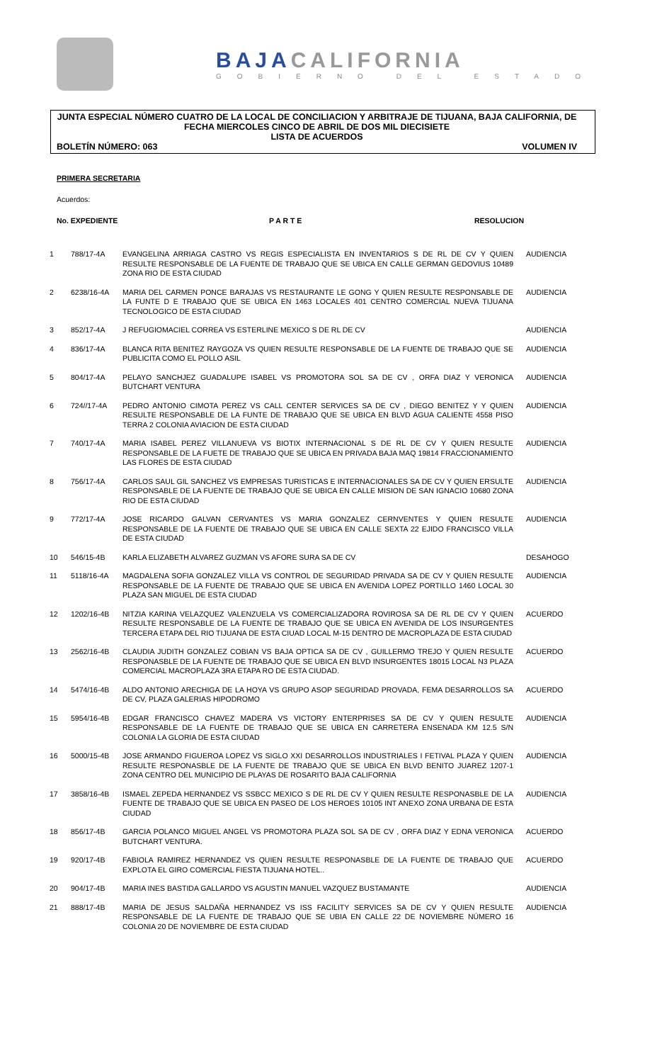BAJACALIFORNIA
GOBIERNO DEL ESTADO
JUNTA ESPECIAL NÚMERO CUATRO DE LA LOCAL DE CONCILIACION Y ARBITRAJE DE TIJUANA, BAJA CALIFORNIA, DE FECHA MIERCOLES CINCO DE ABRIL DE DOS MIL DIECISIETE
LISTA DE ACUERDOS
BOLETÍN NÚMERO: 063 VOLUMEN IV
PRIMERA SECRETARIA
Acuerdos:
No. EXPEDIENTE P A R T E RESOLUCION
| 1 | 788/17-4A | EVANGELINA ARRIAGA CASTRO VS REGIS ESPECIALISTA EN INVENTARIOS S DE RL DE CV Y QUIEN RESULTE RESPONSABLE DE LA FUENTE DE TRABAJO QUE SE UBICA EN CALLE GERMAN GEDOVIUS 10489 ZONA RIO DE ESTA CIUDAD | AUDIENCIA |
| 2 | 6238/16-4A | MARIA DEL CARMEN PONCE BARAJAS VS RESTAURANTE LE GONG Y QUIEN RESULTE RESPONSABLE DE LA FUNTE D E TRABAJO QUE SE UBICA EN 1463 LOCALES 401 CENTRO COMERCIAL NUEVA TIJUANA TECNOLOGICO DE ESTA CIUDAD | AUDIENCIA |
| 3 | 852/17-4A | J REFUGIOMACIEL CORREA VS ESTERLINE MEXICO S DE RL DE CV | AUDIENCIA |
| 4 | 836/17-4A | BLANCA RITA BENITEZ RAYGOZA VS QUIEN RESULTE RESPONSABLE DE LA FUENTE DE TRABAJO QUE SE PUBLICITA COMO EL POLLO ASIL | AUDIENCIA |
| 5 | 804/17-4A | PELAYO SANCHJEZ GUADALUPE ISABEL VS PROMOTORA SOL SA DE CV , ORFA DIAZ Y VERONICA BUTCHART VENTURA | AUDIENCIA |
| 6 | 724//17-4A | PEDRO ANTONIO CIMOTA PEREZ VS CALL CENTER SERVICES SA DE CV , DIEGO BENITEZ Y Y QUIEN RESULTE RESPONSABLE DE LA FUNTE DE TRABAJO QUE SE UBICA EN BLVD AGUA CALIENTE 4558 PISO TERRA 2 COLONIA AVIACION DE ESTA CIUDAD | AUDIENCIA |
| 7 | 740/17-4A | MARIA ISABEL PEREZ VILLANUEVA VS BIOTIX INTERNACIONAL S DE RL DE CV Y QUIEN RESULTE RESPONSABLE DE LA FUETE DE TRABAJO QUE SE UBICA EN PRIVADA BAJA MAQ 19814 FRACCIONAMIENTO LAS FLORES DE ESTA CIUDAD | AUDIENCIA |
| 8 | 756/17-4A | CARLOS SAUL GIL SANCHEZ VS EMPRESAS TURISTICAS E INTERNACIONALES SA DE CV Y QUIEN ERSULTE RESPONSABLE DE LA FUENTE DE TRABAJO QUE SE UBICA EN CALLE MISION DE SAN IGNACIO 10680 ZONA RIO DE ESTA CIUDAD | AUDIENCIA |
| 9 | 772/17-4A | JOSE RICARDO GALVAN CERVANTES VS MARIA GONZALEZ CERNVENTES Y QUIEN RESULTE RESPONSABLE DE LA FUENTE DE TRABAJO QUE SE UBICA EN CALLE SEXTA 22 EJIDO FRANCISCO VILLA DE ESTA CIUDAD | AUDIENCIA |
| 10 | 546/15-4B | KARLA ELIZABETH ALVAREZ GUZMAN VS AFORE SURA SA DE CV | DESAHOGO |
| 11 | 5118/16-4A | MAGDALENA SOFIA GONZALEZ VILLA VS CONTROL DE SEGURIDAD PRIVADA SA DE CV Y QUIEN RESULTE RESPONSABLE DE LA FUENTE DE TRABAJO QUE SE UBICA EN AVENIDA LOPEZ PORTILLO 1460 LOCAL 30 PLAZA SAN MIGUEL DE ESTA CIUDAD | AUDIENCIA |
| 12 | 1202/16-4B | NITZIA KARINA VELAZQUEZ VALENZUELA VS COMERCIALIZADORA ROVIROSA SA DE RL DE CV Y QUIEN RESULTE RESPONSABLE DE LA FUENTE DE TRABAJO QUE SE UBICA EN AVENIDA DE LOS INSURGENTES TERCERA ETAPA DEL RIO TIJUANA DE ESTA CIUAD LOCAL M-15 DENTRO DE MACROPLAZA DE ESTA CIUDAD | ACUERDO |
| 13 | 2562/16-4B | CLAUDIA JUDITH GONZALEZ COBIAN VS BAJA OPTICA SA DE CV , GUILLERMO TREJO Y QUIEN RESULTE RESPONASBLE DE LA FUENTE DE TRABAJO QUE SE UBICA EN BLVD INSURGENTES 18015 LOCAL N3 PLAZA COMERCIAL MACROPLAZA 3RA ETAPA RO DE ESTA CIUDAD. | ACUERDO |
| 14 | 5474/16-4B | ALDO ANTONIO ARECHIGA DE LA HOYA VS GRUPO ASOP SEGURIDAD PROVADA, FEMA DESARROLLOS SA DE CV, PLAZA GALERIAS HIPODROMO | ACUERDO |
| 15 | 5954/16-4B | EDGAR FRANCISCO CHAVEZ MADERA VS VICTORY ENTERPRISES SA DE CV Y QUIEN RESULTE RESPONSABLE DE LA FUENTE DE TRABAJO QUE SE UBICA EN CARRETERA ENSENADA KM 12.5 S/N COLONIA LA GLORIA DE ESTA CIUDAD | AUDIENCIA |
| 16 | 5000/15-4B | JOSE ARMANDO FIGUEROA LOPEZ VS SIGLO XXI DESARROLLOS INDUSTRIALES I FETIVAL PLAZA Y QUIEN RESULTE RESPONASBLE DE LA FUENTE DE TRABAJO QUE SE UBICA EN BLVD BENITO JUAREZ 1207-1 ZONA CENTRO DEL MUNICIPIO DE PLAYAS DE ROSARITO BAJA CALIFORNIA | AUDIENCIA |
| 17 | 3858/16-4B | ISMAEL ZEPEDA HERNANDEZ VS SSBCC MEXICO S DE RL DE CV Y QUIEN RESULTE RESPONASBLE DE LA FUENTE DE TRABAJO QUE SE UBICA EN PASEO DE LOS HEROES 10105 INT ANEXO ZONA URBANA DE ESTA CIUDAD | AUDIENCIA |
| 18 | 856/17-4B | GARCIA POLANCO MIGUEL ANGEL VS PROMOTORA PLAZA SOL SA DE CV , ORFA DIAZ Y EDNA VERONICA BUTCHART VENTURA. | ACUERDO |
| 19 | 920/17-4B | FABIOLA RAMIREZ HERNANDEZ VS QUIEN RESULTE RESPONASBLE DE LA FUENTE DE TRABAJO QUE EXPLOTA EL GIRO COMERCIAL FIESTA TIJUANA HOTEL.. | ACUERDO |
| 20 | 904/17-4B | MARIA INES BASTIDA GALLARDO VS AGUSTIN MANUEL VAZQUEZ BUSTAMANTE | AUDIENCIA |
| 21 | 888/17-4B | MARIA DE JESUS SALDAÑA HERNANDEZ VS ISS FACILITY SERVICES SA DE CV Y QUIEN RESULTE RESPONSABLE DE LA FUENTE DE TRABAJO QUE SE UBIA EN CALLE 22 DE NOVIEMBRE NÚMERO 16 COLONIA 20 DE NOVIEMBRE DE ESTA CIUDAD | AUDIENCIA |